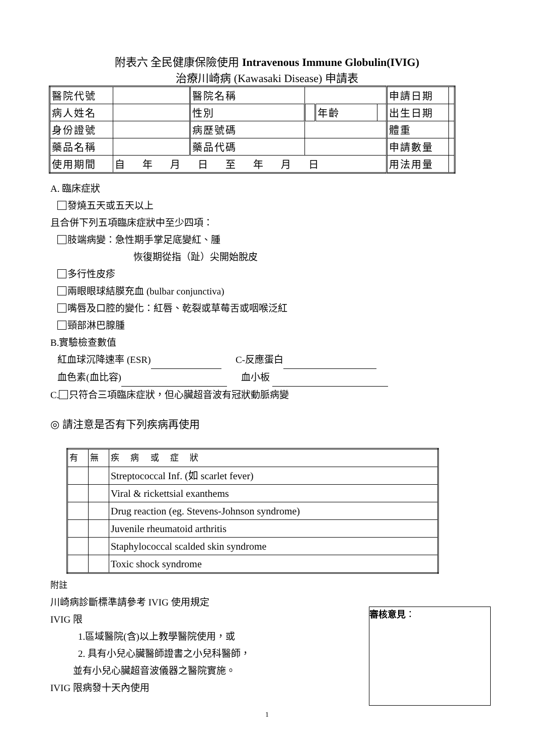附表六 全民健康保險使用 Intravenous Immune Globulin(IVIG)
治療川崎病 (Kawasaki Disease) 申請表
| 醫院代號 | | 醫院名稱 | | | | 申請日期 | |
| 病人姓名 | | 性別 | | 年齡 | | 出生日期 | |
| 身份證號 | | 病歷號碼 | | | | 體重 | |
| 藥品名稱 | | 藥品代碼 | | | | 申請數量 | |
| 使用期間 | 自 年 月 日 至 年 月 日 | | | | | 用法用量 | |
A. 臨床症狀
發燒五天或五天以上
且合併下列五項臨床症狀中至少四項：
肢端病變：急性期手掌足底變紅、腫
恢復期從指（趾）尖開始脫皮
多行性皮疹
兩眼眼球結膜充血 (bulbar conjunctiva)
嘴唇及口腔的變化：紅唇、乾裂或草莓舌或咽喉泛紅
頸部淋巴腺腫
B.實驗檢查數值
紅血球沉降速率 (ESR) C-反應蛋白
血色素(血比容) 血小板
C. 只符合三項臨床症狀，但心臟超音波有冠狀動脈病變
◎ 請注意是否有下列疾病再使用
| 有 | 無 | 疾 病 或 症 狀 |
| | | Streptococcal Inf. (如 scarlet fever) |
| | | Viral & rickettsial exanthems |
| | | Drug reaction (eg. Stevens-Johnson syndrome) |
| | | Juvenile rheumatoid arthritis |
| | | Staphylococcal scalded skin syndrome |
| | | Toxic shock syndrome |
附註
川崎病診斷標準請參考 IVIG 使用規定
IVIG 限
1.區域醫院(含)以上教學醫院使用，或
2. 具有小兒心臟醫師證書之小兒科醫師，
並有小兒心臟超音波儀器之醫院實施。
IVIG 限病發十天內使用
審核意見：
1